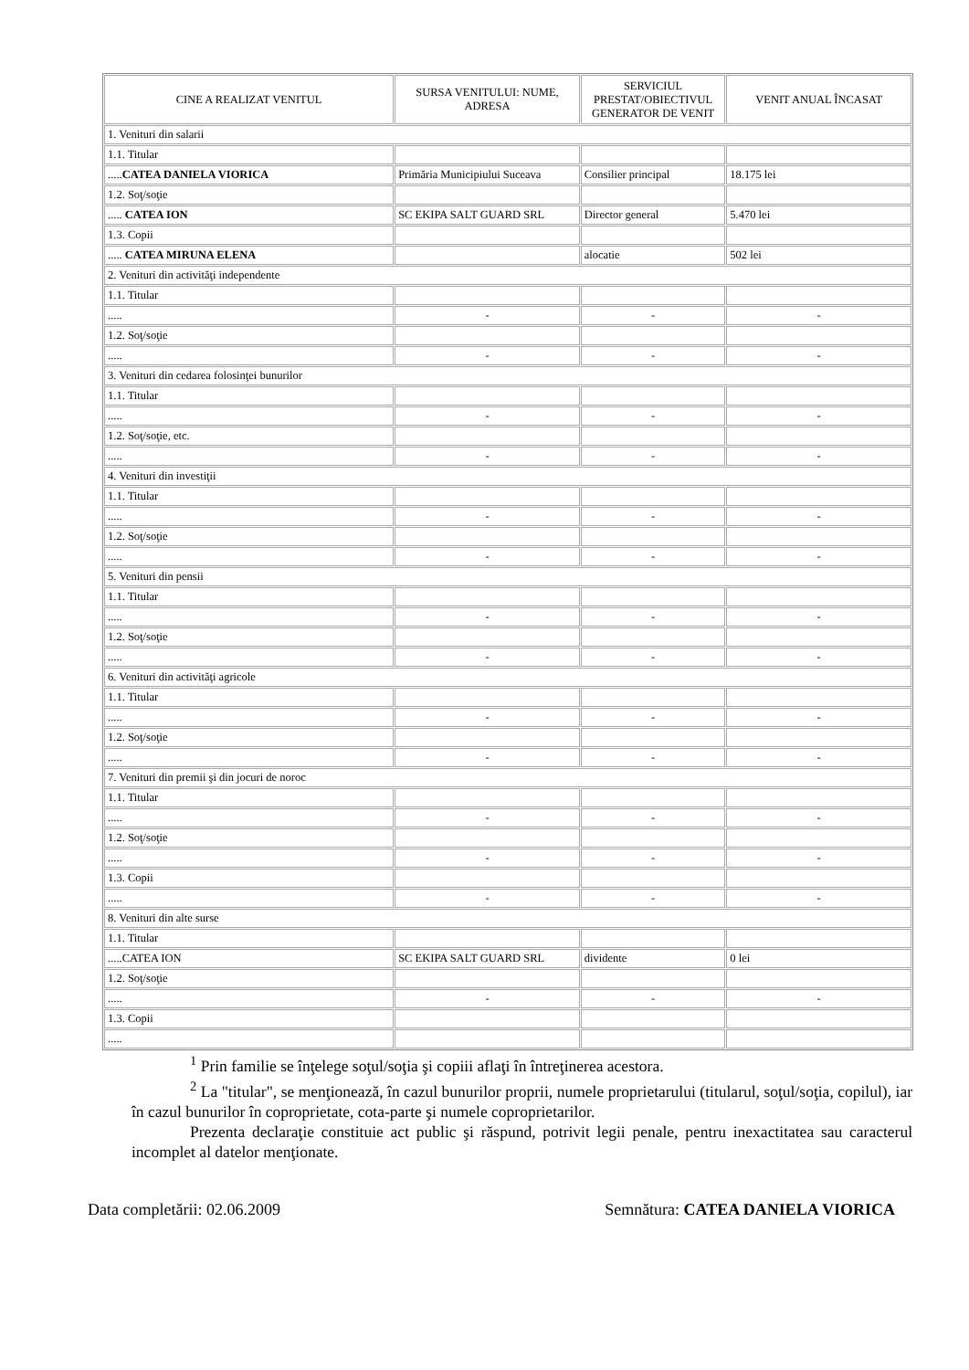| CINE A REALIZAT VENITUL | SURSA VENITULUI: NUME, ADRESA | SERVICIUL PRESTAT/OBIECTIVUL GENERATOR DE VENIT | VENIT ANUAL ÎNCASAT |
| --- | --- | --- | --- |
| 1. Venituri din salarii | | | |
| 1.1. Titular | | | |
| ..... CATEA DANIELA VIORICA | Primăria Municipiului Suceava | Consilier principal | 18.175 lei |
| 1.2. Soţ/soţie | | | |
| ..... CATEA ION | SC EKIPA SALT GUARD SRL | Director general | 5.470 lei |
| 1.3. Copii | | | |
| ..... CATEA MIRUNA ELENA | | alocatie | 502 lei |
| 2. Venituri din activităţi independente | | | |
| 1.1. Titular | | | |
| ..... | - | - | - |
| 1.2. Soţ/soţie | | | |
| ..... | - | - | - |
| 3. Venituri din cedarea folosinţei bunurilor | | | |
| 1.1. Titular | | | |
| ..... | - | - | - |
| 1.2. Soţ/soţie, etc. | | | |
| ..... | - | - | - |
| 4. Venituri din investiţii | | | |
| 1.1. Titular | | | |
| ..... | - | - | - |
| 1.2. Soţ/soţie | | | |
| ..... | - | - | - |
| 5. Venituri din pensii | | | |
| 1.1. Titular | | | |
| ..... | - | - | - |
| 1.2. Soţ/soţie | | | |
| ..... | - | - | - |
| 6. Venituri din activităţi agricole | | | |
| 1.1. Titular | | | |
| ..... | - | - | - |
| 1.2. Soţ/soţie | | | |
| ..... | - | - | - |
| 7. Venituri din premii şi din jocuri de noroc | | | |
| 1.1. Titular | | | |
| ..... | - | - | - |
| 1.2. Soţ/soţie | | | |
| ..... | - | - | - |
| 1.3. Copii | | | |
| ..... | - | - | - |
| 8. Venituri din alte surse | | | |
| 1.1. Titular | | | |
| .....CATEA ION | SC EKIPA SALT GUARD SRL | dividente | 0 lei |
| 1.2. Soţ/soţie | | | |
| ..... | - | - | - |
| 1.3. Copii | | | |
| ..... | | | |
<sup>1</sup> Prin familie se înţelege soţul/soţia şi copiii aflaţi în întreţinerea acestora.
<sup>2</sup> La "titular", se menţionează, în cazul bunurilor proprii, numele proprietarului (titularul, soţul/soţia, copilul), iar în cazul bunurilor în coproprietate, cota-parte şi numele coproprietarilor.
Prezenta declaraţie constituie act public şi răspund, potrivit legii penale, pentru inexactitatea sau caracterul incomplet al datelor menţionate.
Data completării: 02.06.2009 Semnătura: CATEA DANIELA VIORICA